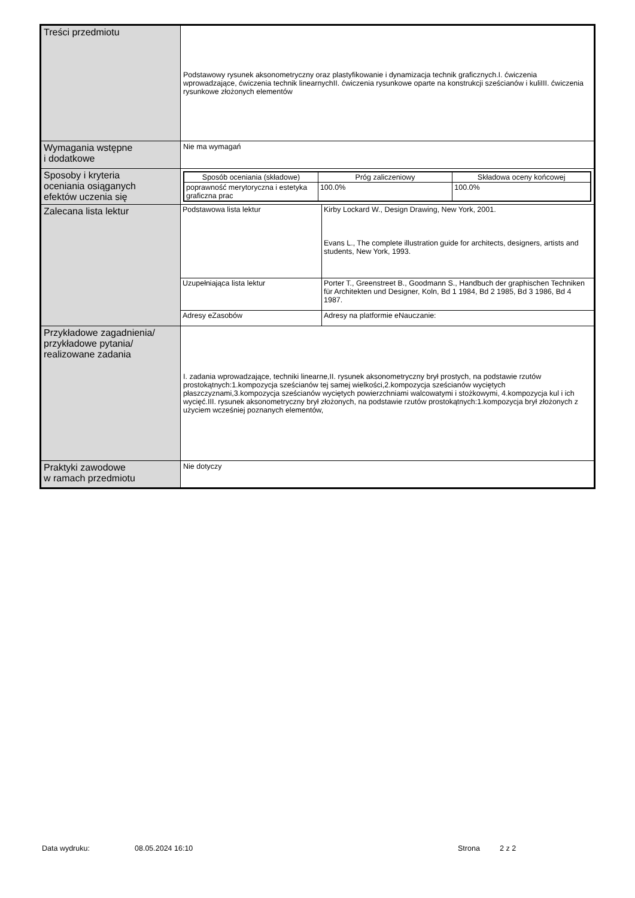| Treści przedmiotu | Podstawowy rysunek aksonometryczny oraz plastyfikowanie i dynamizacja technik graficznych.I. ćwiczenia wprowadzające, ćwiczenia technik linearnychII. ćwiczenia rysunkowe oparte na konstrukcji sześcianów i kuliIII. ćwiczenia rysunkowe złożonych elementów |
| Wymagania wstępne i dodatkowe | Nie ma wymagań |
| Sposoby i kryteria oceniania osiąganych efektów uczenia się | / Sposób oceniania (składowe) / Próg zaliczeniowy / Składowa oceny końcowej / / --- / --- / --- / / poprawność merytoryczna i estetyka graficzna prac / 100.0% / 100.0% / |
| Zalecana lista lektur | / Podstawowa lista lektur / Kirby Lockard W., Design Drawing, New York, 2001. Evans L., The complete illustration guide for architects, designers, artists and students, New York, 1993. / / Uzupełniająca lista lektur / Porter T., Greenstreet B., Goodmann S., Handbuch der graphischen Techniken für Architekten und Designer, Koln, Bd 1 1984, Bd 2 1985, Bd 3 1986, Bd 4 1987. / / Adresy eZasobów / Adresy na platformie eNauczanie: / |
| Przykładowe zagadnienia/ przykładowe pytania/ realizowane zadania | I. zadania wprowadzające, techniki linearne,II. rysunek aksonometryczny brył prostych, na podstawie rzutów prostokątnych:1.kompozycja sześcianów tej samej wielkości,2.kompozycja sześcianów wyciętych płaszczyznami,3.kompozycja sześcianów wyciętych powierzchniami walcowatymi i stożkowymi, 4.kompozycja kul i ich wycięć.III. rysunek aksonometryczny brył złożonych, na podstawie rzutów prostokątnych:1.kompozycja brył złożonych z użyciem wcześniej poznanych elementów, |
| Praktyki zawodowe w ramach przedmiotu | Nie dotyczy |
Data wydruku: 08.05.2024 16:10 Strona 2 z 2